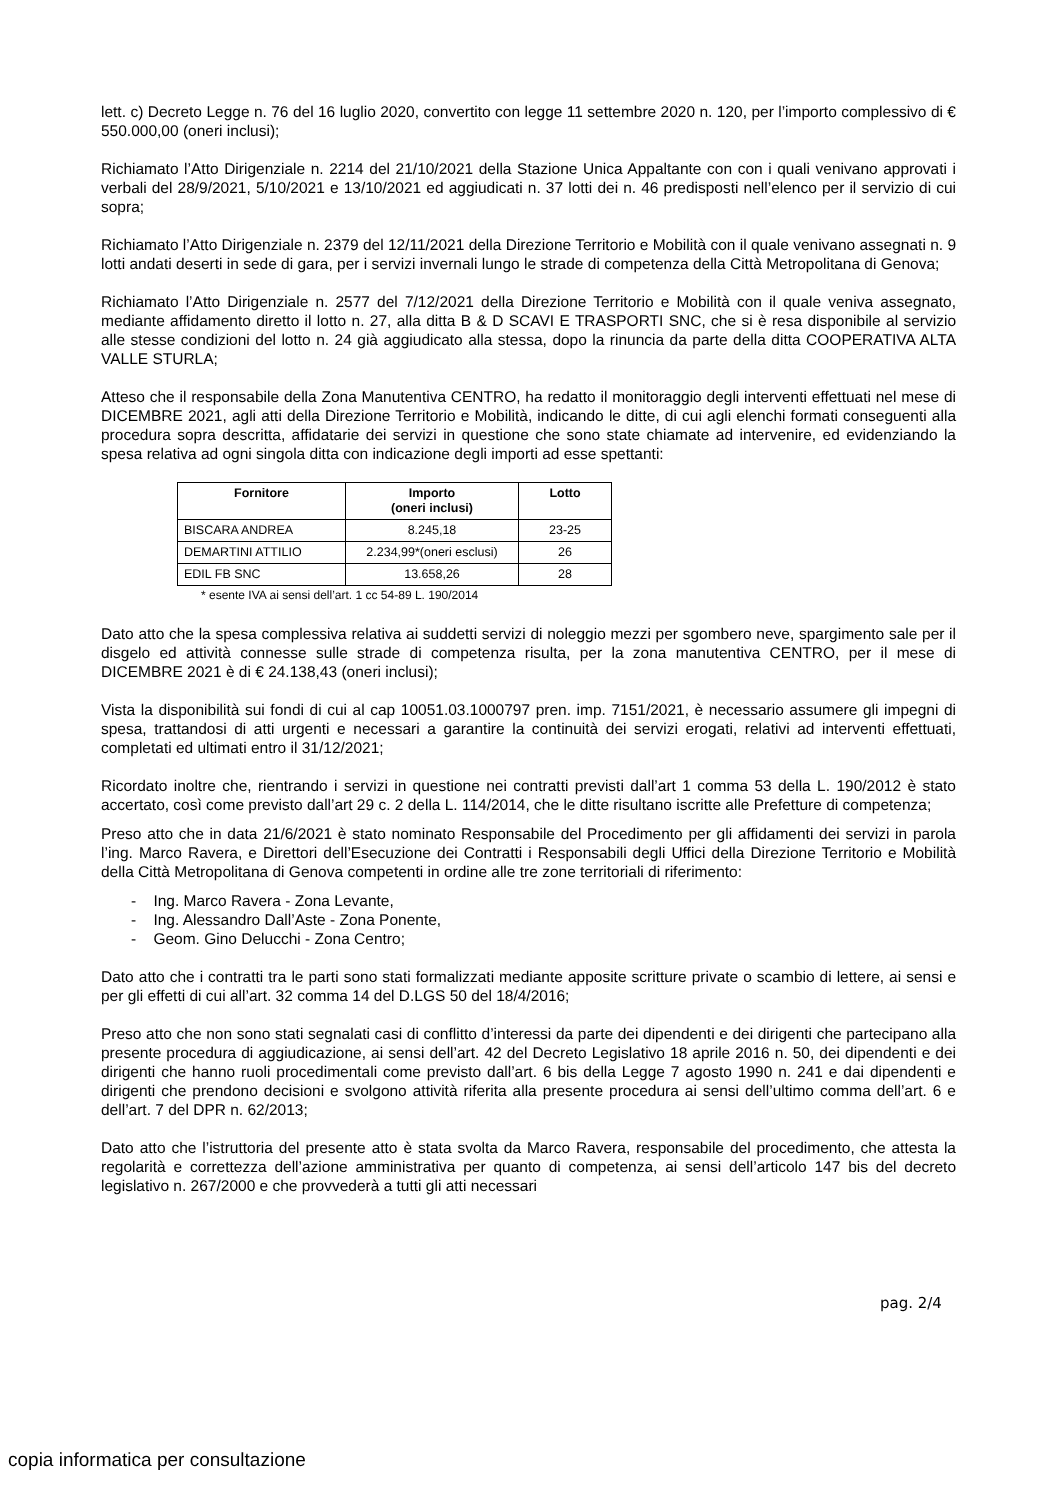lett. c) Decreto Legge n. 76 del 16 luglio 2020, convertito con legge 11 settembre 2020 n. 120, per l’importo complessivo di € 550.000,00 (oneri inclusi);
Richiamato l’Atto Dirigenziale n. 2214 del 21/10/2021 della Stazione Unica Appaltante con con i quali venivano approvati i verbali del 28/9/2021, 5/10/2021 e 13/10/2021 ed aggiudicati n. 37 lotti dei n. 46 predisposti nell’elenco per il servizio di cui sopra;
Richiamato l’Atto Dirigenziale n. 2379 del 12/11/2021 della Direzione Territorio e Mobilità con il quale venivano assegnati n. 9 lotti andati deserti in sede di gara, per i servizi invernali lungo le strade di competenza della Città Metropolitana di Genova;
Richiamato l’Atto Dirigenziale n. 2577 del 7/12/2021 della Direzione Territorio e Mobilità con il quale veniva assegnato, mediante affidamento diretto il lotto n. 27, alla ditta B & D SCAVI E TRASPORTI SNC, che si è resa disponibile al servizio alle stesse condizioni del lotto n. 24 già aggiudicato alla stessa, dopo la rinuncia da parte della ditta COOPERATIVA ALTA VALLE STURLA;
Atteso che il responsabile della Zona Manutentiva CENTRO, ha redatto il monitoraggio degli interventi effettuati nel mese di DICEMBRE 2021, agli atti della Direzione Territorio e Mobilità, indicando le ditte, di cui agli elenchi formati conseguenti alla procedura sopra descritta, affidatarie dei servizi in questione che sono state chiamate ad intervenire, ed evidenziando la spesa relativa ad ogni singola ditta con indicazione degli importi ad esse spettanti:
| Fornitore | Importo (oneri inclusi) | Lotto |
| --- | --- | --- |
| BISCARA ANDREA | 8.245,18 | 23-25 |
| DEMARTINI ATTILIO | 2.234,99*(oneri esclusi) | 26 |
| EDIL FB SNC | 13.658,26 | 28 |
* esente IVA ai sensi dell’art. 1 cc 54-89 L. 190/2014
Dato atto che la spesa complessiva relativa ai suddetti servizi di noleggio mezzi per sgombero neve, spargimento sale per il disgelo ed attività connesse sulle strade di competenza risulta, per la zona manutentiva CENTRO, per il mese di DICEMBRE 2021 è di € 24.138,43 (oneri inclusi);
Vista la disponibilità sui fondi di cui al cap 10051.03.1000797 pren. imp. 7151/2021, è necessario assumere gli impegni di spesa, trattandosi di atti urgenti e necessari a garantire la continuità dei servizi erogati, relativi ad interventi effettuati, completati ed ultimati entro il 31/12/2021;
Ricordato inoltre che, rientrando i servizi in questione nei contratti previsti dall’art 1 comma 53 della L. 190/2012 è stato accertato, così come previsto dall’art 29 c. 2 della L. 114/2014, che le ditte risultano iscritte alle Prefetture di competenza;
Preso atto che in data 21/6/2021 è stato nominato Responsabile del Procedimento per gli affidamenti dei servizi in parola l’ing. Marco Ravera, e Direttori dell’Esecuzione dei Contratti i Responsabili degli Uffici della Direzione Territorio e Mobilità della Città Metropolitana di Genova competenti in ordine alle tre zone territoriali di riferimento:
- Ing. Marco Ravera - Zona Levante,
- Ing. Alessandro Dall’Aste - Zona Ponente,
- Geom. Gino Delucchi - Zona Centro;
Dato atto che i contratti tra le parti sono stati formalizzati mediante apposite scritture private o scambio di lettere, ai sensi e per gli effetti di cui all’art. 32 comma 14 del D.LGS 50 del 18/4/2016;
Preso atto che non sono stati segnalati casi di conflitto d’interessi da parte dei dipendenti e dei dirigenti che partecipano alla presente procedura di aggiudicazione, ai sensi dell’art. 42 del Decreto Legislativo 18 aprile 2016 n. 50, dei dipendenti e dei dirigenti che hanno ruoli procedimentali come previsto dall’art. 6 bis della Legge 7 agosto 1990 n. 241 e dai dipendenti e dirigenti che prendono decisioni e svolgono attività riferita alla presente procedura ai sensi dell’ultimo comma dell’art. 6 e dell’art. 7 del DPR n. 62/2013;
Dato atto che l’istruttoria del presente atto è stata svolta da Marco Ravera, responsabile del procedimento, che attesta la regolarità e correttezza dell’azione amministrativa per quanto di competenza, ai sensi dell’articolo 147 bis del decreto legislativo n. 267/2000 e che provvederà a tutti gli atti necessari
pag. 2/4
copia informatica per consultazione